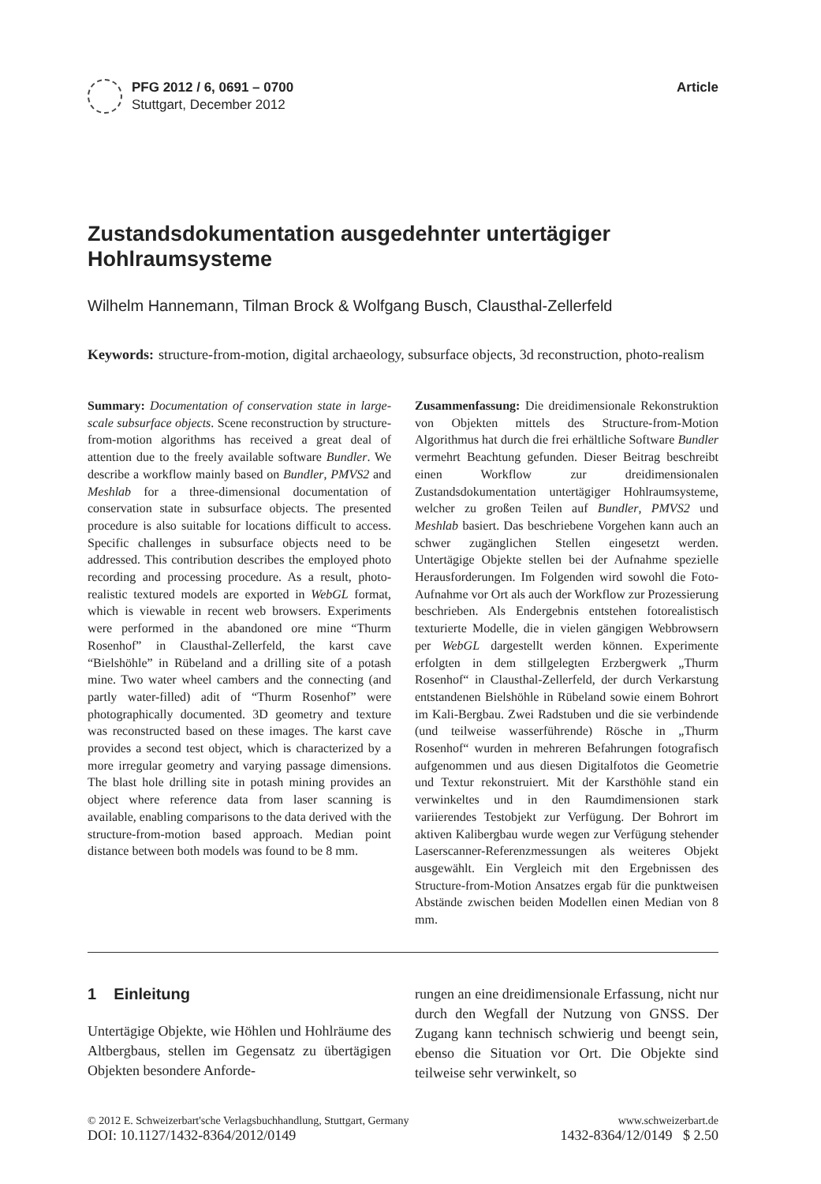PFG 2012 / 6, 0691 – 0700
Stuttgart, December 2012
Article
Zustandsdokumentation ausgedehnter untertägiger Hohlraumsysteme
Wilhelm Hannemann, Tilman Brock & Wolfgang Busch, Clausthal-Zellerfeld
Keywords: structure-from-motion, digital archaeology, subsurface objects, 3d reconstruction, photo-realism
Summary: Documentation of conservation state in large-scale subsurface objects. Scene reconstruction by structure-from-motion algorithms has received a great deal of attention due to the freely available software Bundler. We describe a workflow mainly based on Bundler, PMVS2 and Meshlab for a three-dimensional documentation of conservation state in subsurface objects. The presented procedure is also suitable for locations difficult to access. Specific challenges in subsurface objects need to be addressed. This contribution describes the employed photo recording and processing procedure. As a result, photo-realistic textured models are exported in WebGL format, which is viewable in recent web browsers. Experiments were performed in the abandoned ore mine “Thurm Rosenhof” in Clausthal-Zellerfeld, the karst cave “Bielshöhle” in Rübeland and a drilling site of a potash mine. Two water wheel cambers and the connecting (and partly water-filled) adit of “Thurm Rosenhof” were photographically documented. 3D geometry and texture was reconstructed based on these images. The karst cave provides a second test object, which is characterized by a more irregular geometry and varying passage dimensions. The blast hole drilling site in potash mining provides an object where reference data from laser scanning is available, enabling comparisons to the data derived with the structure-from-motion based approach. Median point distance between both models was found to be 8 mm.
Zusammenfassung: Die dreidimensionale Rekonstruktion von Objekten mittels des Structure-from-Motion Algorithmus hat durch die frei erhältliche Software Bundler vermehrt Beachtung gefunden. Dieser Beitrag beschreibt einen Workflow zur dreidimensionalen Zustandsdokumentation untertägiger Hohlraumsysteme, welcher zu großen Teilen auf Bundler, PMVS2 und Meshlab basiert. Das beschriebene Vorgehen kann auch an schwer zugänglichen Stellen eingesetzt werden. Untertägige Objekte stellen bei der Aufnahme spezielle Herausforderungen. Im Folgenden wird sowohl die Foto-Aufnahme vor Ort als auch der Workflow zur Prozessierung beschrieben. Als Endergebnis entstehen fotorealistisch texturierte Modelle, die in vielen gängigen Webbrowsern per WebGL dargestellt werden können. Experimente erfolgten in dem stillgelegten Erzbergwerk „Thurm Rosenhof“ in Clausthal-Zellerfeld, der durch Verkarstung entstandenen Bielshöhle in Rübeland sowie einem Bohrort im Kali-Bergbau. Zwei Radstuben und die sie verbindende (und teilweise wasserführende) Rösche in „Thurm Rosenhof“ wurden in mehreren Befahrungen fotografisch aufgenommen und aus diesen Digitalfotos die Geometrie und Textur rekonstruiert. Mit der Karsthöhle stand ein verwinkeltes und in den Raumdimensionen stark variierendes Testobjekt zur Verfügung. Der Bohrort im aktiven Kalibergbau wurde wegen zur Verfügung stehender Laserscanner-Referenzmessungen als weiteres Objekt ausgewählt. Ein Vergleich mit den Ergebnissen des Structure-from-Motion Ansatzes ergab für die punktweisen Abstände zwischen beiden Modellen einen Median von 8 mm.
1 Einleitung
Untertägige Objekte, wie Höhlen und Hohlräume des Altbergbaus, stellen im Gegensatz zu übertägigen Objekten besondere Anforde-
rungen an eine dreidimensionale Erfassung, nicht nur durch den Wegfall der Nutzung von GNSS. Der Zugang kann technisch schwierig und beengt sein, ebenso die Situation vor Ort. Die Objekte sind teilweise sehr verwinkelt, so
© 2012 E. Schweizerbart'sche Verlagsbuchhandlung, Stuttgart, Germany www.schweizerbart.de
DOI: 10.1127/1432-8364/2012/0149 1432-8364/12/0149 $ 2.50